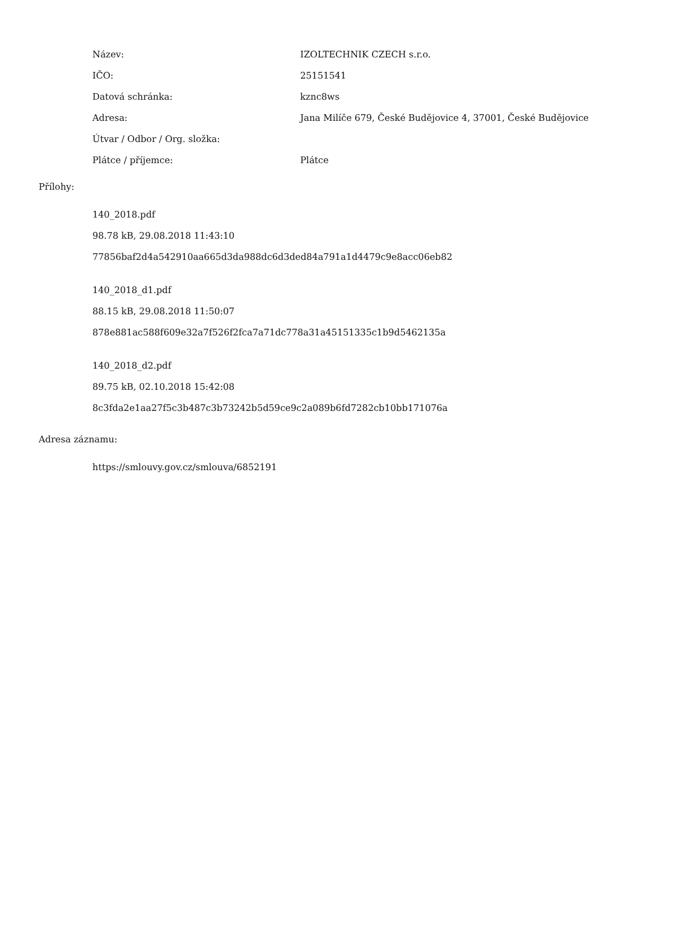| Název: | IZOLTECHNIK CZECH s.r.o. |
| IČO: | 25151541 |
| Datová schránka: | kznc8ws |
| Adresa: | Jana Milíče 679, České Budějovice 4, 37001, České Budějovice |
| Útvar / Odbor / Org. složka: | |
| Plátce / příjemce: | Plátce |
Přílohy:
140_2018.pdf
98.78 kB, 29.08.2018 11:43:10
77856baf2d4a542910aa665d3da988dc6d3ded84a791a1d4479c9e8acc06eb82
140_2018_d1.pdf
88.15 kB, 29.08.2018 11:50:07
878e881ac588f609e32a7f526f2fca7a71dc778a31a45151335c1b9d5462135a
140_2018_d2.pdf
89.75 kB, 02.10.2018 15:42:08
8c3fda2e1aa27f5c3b487c3b73242b5d59ce9c2a089b6fd7282cb10bb171076a
Adresa záznamu:
https://smlouvy.gov.cz/smlouva/6852191